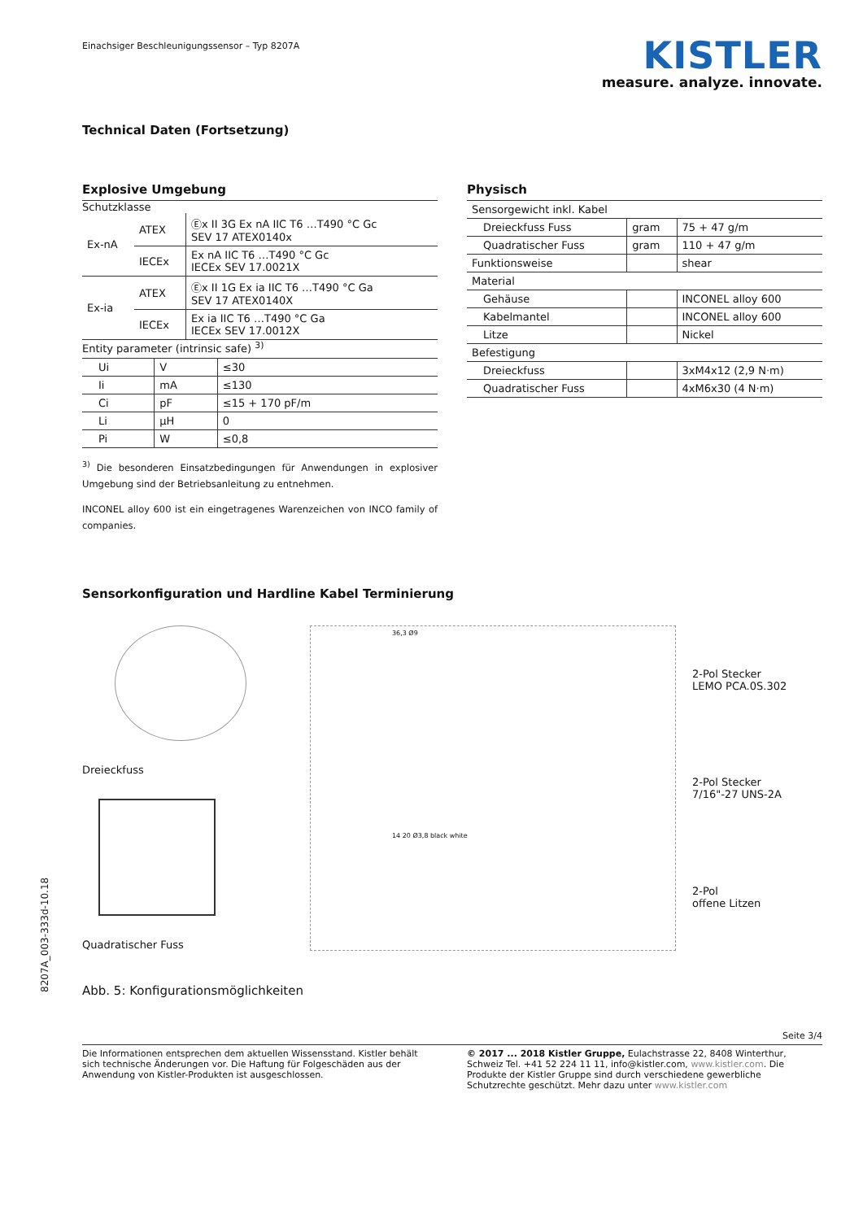Einachsiger Beschleunigungssensor – Typ 8207A
KISTLER
measure. analyze. innovate.
Technical Daten (Fortsetzung)
Explosive Umgebung
Schutzklasse
| Ex-nA | ATEX | Ⓔx II 3G Ex nA IIC T6 …T490 °C Gc SEV 17 ATEX0140x |
| | IECEx | Ex nA IIC T6 …T490 °C Gc IECEx SEV 17.0021X |
| Ex-ia | ATEX | Ⓔx II 1G Ex ia IIC T6 …T490 °C Ga SEV 17 ATEX0140X |
| | IECEx | Ex ia IIC T6 …T490 °C Ga IECEx SEV 17.0012X |
Entity parameter (intrinsic safe) <sup>3)</sup>
| Ui | V | ≤30 |
| Ii | mA | ≤130 |
| Ci | pF | ≤15 + 170 pF/m |
| Li | µH | 0 |
| Pi | W | ≤0,8 |
<sup>3)</sup> Die besonderen Einsatzbedingungen für Anwendungen in explosiver Umgebung sind der Betriebsanleitung zu entnehmen.
INCONEL alloy 600 ist ein eingetragenes Warenzeichen von INCO family of companies.
Physisch
| Sensorgewicht inkl. Kabel | | |
| Dreieckfuss Fuss | gram | 75 + 47 g/m |
| Quadratischer Fuss | gram | 110 + 47 g/m |
| Funktionsweise | | shear |
| Material | | |
| Gehäuse | | INCONEL alloy 600 |
| Kabelmantel | | INCONEL alloy 600 |
| Litze | | Nickel |
| Befestigung | | |
| Dreieckfuss | | 3xM4x12 (2,9 N·m) |
| Quadratischer Fuss | | 4xM6x30 (4 N·m) |
Sensorkonfiguration und Hardline Kabel Terminierung
Dreieckfuss
Quadratischer Fuss
36,3 Ø9
14 20 Ø3,8 black white
2-Pol Stecker
LEMO PCA.0S.302
2-Pol Stecker
7/16"-27 UNS-2A
2-Pol
offene Litzen
Abb. 5: Konfigurationsmöglichkeiten
Seite 3/4
Die Informationen entsprechen dem aktuellen Wissensstand. Kistler behält sich technische Änderungen vor. Die Haftung für Folgeschäden aus der Anwendung von Kistler-Produkten ist ausgeschlossen.
© 2017 ... 2018 Kistler Gruppe, Eulachstrasse 22, 8408 Winterthur, Schweiz Tel. +41 52 224 11 11, info@kistler.com, www.kistler.com. Die Produkte der Kistler Gruppe sind durch verschiedene gewerbliche Schutzrechte geschützt. Mehr dazu unter www.kistler.com
8207A_003-333d-10.18